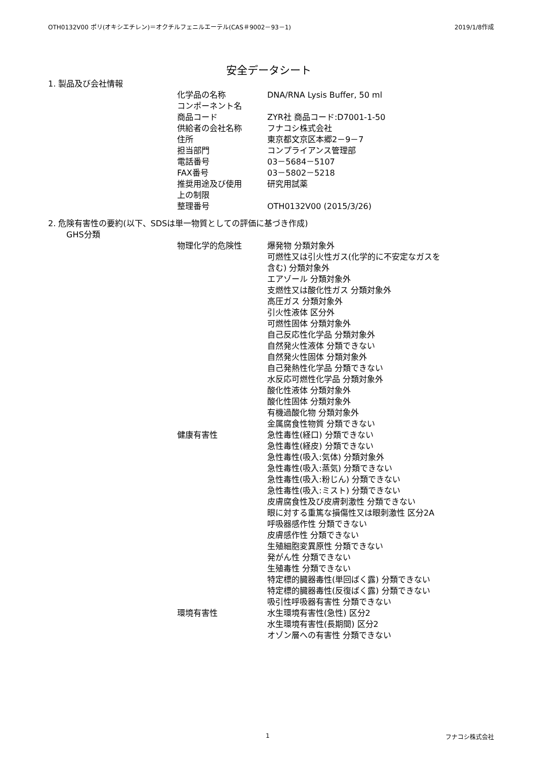OTH0132V00 ポリ(オキシエチレン)＝オクチルフェニルエーテル(CAS＃9002－93－1) 2019/1/8作成
安全データシート
1. 製品及び会社情報
| 化学品の名称 | DNA/RNA Lysis Buffer, 50 ml |
| コンポーネント名 | |
| 商品コード | ZYR社 商品コード:D7001-1-50 |
| 供給者の会社名称 | フナコシ株式会社 |
| 住所 | 東京都文京区本郷2－9－7 |
| 担当部門 | コンプライアンス管理部 |
| 電話番号 | 03－5684－5107 |
| FAX番号 | 03－5802－5218 |
| 推奨用途及び使用 上の制限 | 研究用試薬 |
| 整理番号 | OTH0132V00 (2015/3/26) |
2. 危険有害性の要約(以下、SDSは単一物質としての評価に基づき作成)
GHS分類
| 物理化学的危険性 | 爆発物 分類対象外 可燃性又は引火性ガス(化学的に不安定なガスを 含む) 分類対象外 エアゾール 分類対象外 支燃性又は酸化性ガス 分類対象外 高圧ガス 分類対象外 引火性液体 区分外 可燃性固体 分類対象外 自己反応性化学品 分類対象外 自然発火性液体 分類できない 自然発火性固体 分類対象外 自己発熱性化学品 分類できない 水反応可燃性化学品 分類対象外 酸化性液体 分類対象外 酸化性固体 分類対象外 有機過酸化物 分類対象外 金属腐食性物質 分類できない |
| 健康有害性 | 急性毒性(経口) 分類できない 急性毒性(経皮) 分類できない 急性毒性(吸入:気体) 分類対象外 急性毒性(吸入:蒸気) 分類できない 急性毒性(吸入:粉じん) 分類できない 急性毒性(吸入:ミスト) 分類できない 皮膚腐食性及び皮膚刺激性 分類できない 眼に対する重篤な損傷性又は眼刺激性 区分2A 呼吸器感作性 分類できない 皮膚感作性 分類できない 生殖細胞変異原性 分類できない 発がん性 分類できない 生殖毒性 分類できない 特定標的臓器毒性(単回ばく露) 分類できない 特定標的臓器毒性(反復ばく露) 分類できない 吸引性呼吸器有害性 分類できない |
| 環境有害性 | 水生環境有害性(急性) 区分2 水生環境有害性(長期間) 区分2 オゾン層への有害性 分類できない |
1 フナコシ株式会社